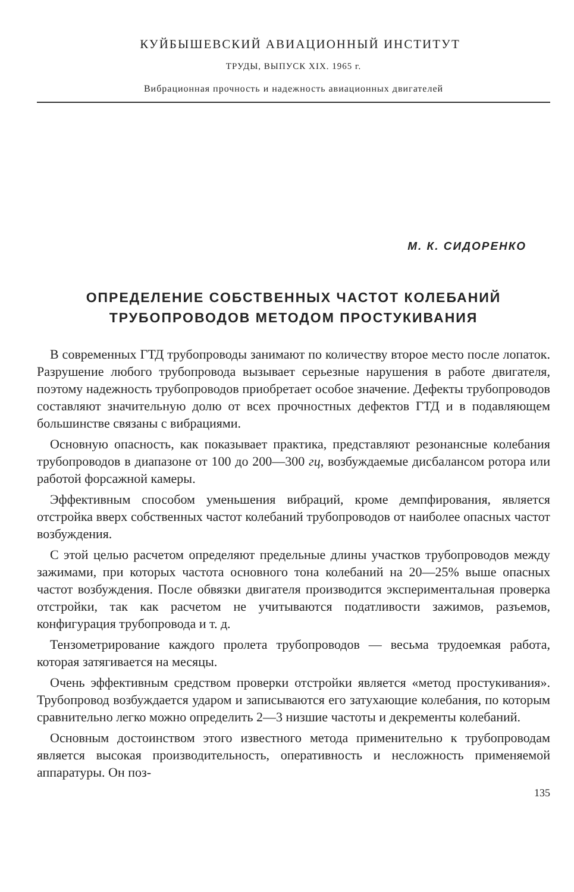КУЙБЫШЕВСКИЙ АВИАЦИОННЫЙ ИНСТИТУТ
ТРУДЫ, ВЫПУСК XIX. 1965 г.
Вибрационная прочность и надежность авиационных двигателей
М. К. СИДОРЕНКО
ОПРЕДЕЛЕНИЕ СОБСТВЕННЫХ ЧАСТОТ КОЛЕБАНИЙ
ТРУБОПРОВОДОВ МЕТОДОМ ПРОСТУКИВАНИЯ
В современных ГТД трубопроводы занимают по количеству второе место после лопаток. Разрушение любого трубопровода вызывает серьезные нарушения в работе двигателя, поэтому надежность трубопроводов приобретает особое значение. Дефекты трубопроводов составляют значительную долю от всех прочностных дефектов ГТД и в подавляющем большинстве связаны с вибрациями.
Основную опасность, как показывает практика, представляют резонансные колебания трубопроводов в диапазоне от 100 до 200—300 гц, возбуждаемые дисбалансом ротора или работой форсажной камеры.
Эффективным способом уменьшения вибраций, кроме демпфирования, является отстройка вверх собственных частот колебаний трубопроводов от наиболее опасных частот возбуждения.
С этой целью расчетом определяют предельные длины участков трубопроводов между зажимами, при которых частота основного тона колебаний на 20—25% выше опасных частот возбуждения. После обвязки двигателя производится экспериментальная проверка отстройки, так как расчетом не учитываются податливости зажимов, разъемов, конфигурация трубопровода и т. д.
Тензометрирование каждого пролета трубопроводов — весьма трудоемкая работа, которая затягивается на месяцы.
Очень эффективным средством проверки отстройки является «метод простукивания». Трубопровод возбуждается ударом и записываются его затухающие колебания, по которым сравнительно легко можно определить 2—3 низшие частоты и декременты колебаний.
Основным достоинством этого известного метода применительно к трубопроводам является высокая производительность, оперативность и несложность применяемой аппаратуры. Он поз-
135